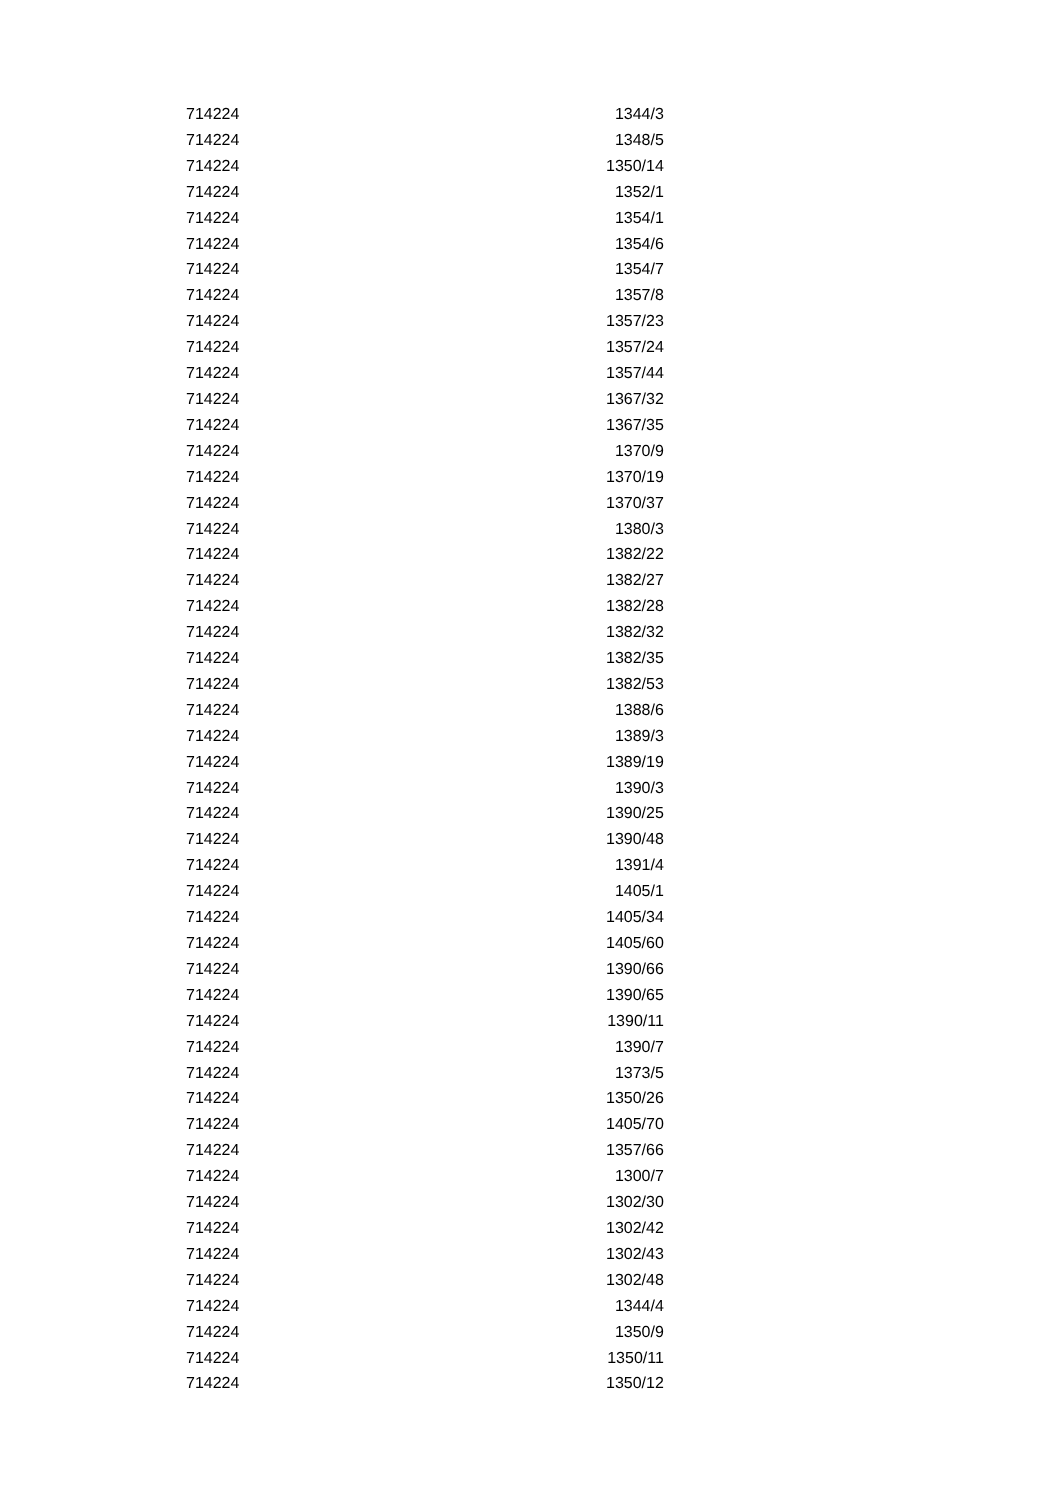| 714224 | 1344/3 |
| 714224 | 1348/5 |
| 714224 | 1350/14 |
| 714224 | 1352/1 |
| 714224 | 1354/1 |
| 714224 | 1354/6 |
| 714224 | 1354/7 |
| 714224 | 1357/8 |
| 714224 | 1357/23 |
| 714224 | 1357/24 |
| 714224 | 1357/44 |
| 714224 | 1367/32 |
| 714224 | 1367/35 |
| 714224 | 1370/9 |
| 714224 | 1370/19 |
| 714224 | 1370/37 |
| 714224 | 1380/3 |
| 714224 | 1382/22 |
| 714224 | 1382/27 |
| 714224 | 1382/28 |
| 714224 | 1382/32 |
| 714224 | 1382/35 |
| 714224 | 1382/53 |
| 714224 | 1388/6 |
| 714224 | 1389/3 |
| 714224 | 1389/19 |
| 714224 | 1390/3 |
| 714224 | 1390/25 |
| 714224 | 1390/48 |
| 714224 | 1391/4 |
| 714224 | 1405/1 |
| 714224 | 1405/34 |
| 714224 | 1405/60 |
| 714224 | 1390/66 |
| 714224 | 1390/65 |
| 714224 | 1390/11 |
| 714224 | 1390/7 |
| 714224 | 1373/5 |
| 714224 | 1350/26 |
| 714224 | 1405/70 |
| 714224 | 1357/66 |
| 714224 | 1300/7 |
| 714224 | 1302/30 |
| 714224 | 1302/42 |
| 714224 | 1302/43 |
| 714224 | 1302/48 |
| 714224 | 1344/4 |
| 714224 | 1350/9 |
| 714224 | 1350/11 |
| 714224 | 1350/12 |